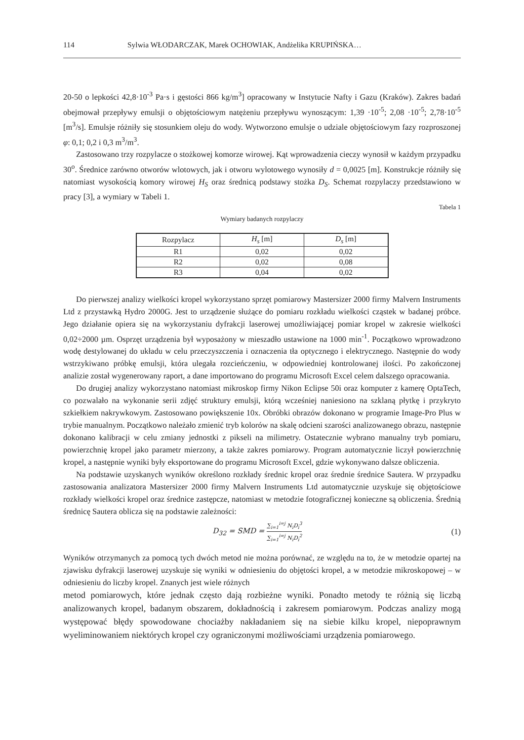114 Sylwia WŁODARCZAK, Marek OCHOWIAK, Andżelika KRUPIŃSKA…
20-50 o lepkości 42,8·10<sup>-3</sup> Pa·s i gęstości 866 kg/m<sup>3</sup>] opracowany w Instytucie Nafty i Gazu (Kraków). Zakres badań obejmował przepływy emulsji o objętościowym natężeniu przepływu wynoszącym: 1,39 ·10<sup>-5</sup>; 2,08 ·10<sup>-5</sup>; 2,78·10<sup>-5</sup> [m<sup>3</sup>/s]. Emulsje różniły się stosunkiem oleju do wody. Wytworzono emulsje o udziale objętościowym fazy rozproszonej φ: 0,1; 0,2 i 0,3 m<sup>3</sup>/m<sup>3</sup>.
Zastosowano trzy rozpylacze o stożkowej komorze wirowej. Kąt wprowadzenia cieczy wynosił w każdym przypadku 30<sup>o</sup>. Średnice zarówno otworów wlotowych, jak i otworu wylotowego wynosiły d = 0,0025 [m]. Konstrukcje różniły się natomiast wysokością komory wirowej H<sub>S</sub> oraz średnicą podstawy stożka D<sub>S</sub>. Schemat rozpylaczy przedstawiono w pracy [3], a wymiary w Tabeli 1.
Tabela 1
Wymiary badanych rozpylaczy
| Rozpylacz | H<sub>s</sub> [m] | D<sub>s</sub> [m] |
| R1 | 0,02 | 0,02 |
| R2 | 0,02 | 0,08 |
| R3 | 0,04 | 0,02 |
Do pierwszej analizy wielkości kropel wykorzystano sprzęt pomiarowy Mastersizer 2000 firmy Malvern Instruments Ltd z przystawką Hydro 2000G. Jest to urządzenie służące do pomiaru rozkładu wielkości cząstek w badanej próbce. Jego działanie opiera się na wykorzystaniu dyfrakcji laserowej umożliwiającej pomiar kropel w zakresie wielkości 0,02÷2000 µm. Osprzęt urządzenia był wyposażony w mieszadło ustawione na 1000 min<sup>-1</sup>. Początkowo wprowadzono wodę destylowanej do układu w celu przeczyszczenia i oznaczenia tła optycznego i elektrycznego. Następnie do wody wstrzykiwano próbkę emulsji, która ulegała rozcieńczeniu, w odpowiedniej kontrolowanej ilości. Po zakończonej analizie został wygenerowany raport, a dane importowano do programu Microsoft Excel celem dalszego opracowania.
Do drugiej analizy wykorzystano natomiast mikroskop firmy Nikon Eclipse 50i oraz komputer z kamerę OptaTech, co pozwalało na wykonanie serii zdjęć struktury emulsji, którą wcześniej naniesiono na szklaną płytkę i przykryto szkiełkiem nakrywkowym. Zastosowano powiększenie 10x. Obróbki obrazów dokonano w programie Image-Pro Plus w trybie manualnym. Początkowo należało zmienić tryb kolorów na skalę odcieni szarości analizowanego obrazu, następnie dokonano kalibracji w celu zmiany jednostki z pikseli na milimetry. Ostatecznie wybrano manualny tryb pomiaru, powierzchnię kropel jako parametr mierzony, a także zakres pomiarowy. Program automatycznie liczył powierzchnię kropel, a następnie wyniki były eksportowane do programu Microsoft Excel, gdzie wykonywano dalsze obliczenia.
Na podstawie uzyskanych wyników określono rozkłady średnic kropel oraz średnie średnice Sautera. W przypadku zastosowania analizatora Mastersizer 2000 firmy Malvern Instruments Ltd automatycznie uzyskuje się objętościowe rozkłady wielkości kropel oraz średnice zastępcze, natomiast w metodzie fotograficznej konieczne są obliczenia. Średnią średnicę Sautera oblicza się na podstawie zależności:
D<sub>32</sub> = SMD = ∑<sub>i=1</sub><sup>i=j</sup> N<sub>i</sub>D<sub>i</sub><sup>3</sup> ∑<sub>i=1</sub><sup>i=j</sup> N<sub>i</sub>D<sub>i</sub><sup>2</sup>
(1)
Wyników otrzymanych za pomocą tych dwóch metod nie można porównać, ze względu na to, że w metodzie opartej na zjawisku dyfrakcji laserowej uzyskuje się wyniki w odniesieniu do objętości kropel, a w metodzie mikroskopowej – w odniesieniu do liczby kropel. Znanych jest wiele różnych
metod pomiarowych, które jednak często dają rozbieżne wyniki. Ponadto metody te różnią się liczbą analizowanych kropel, badanym obszarem, dokładnością i zakresem pomiarowym. Podczas analizy mogą występować błędy spowodowane chociażby nakładaniem się na siebie kilku kropel, niepoprawnym wyeliminowaniem niektórych kropel czy ograniczonymi możliwościami urządzenia pomiarowego.